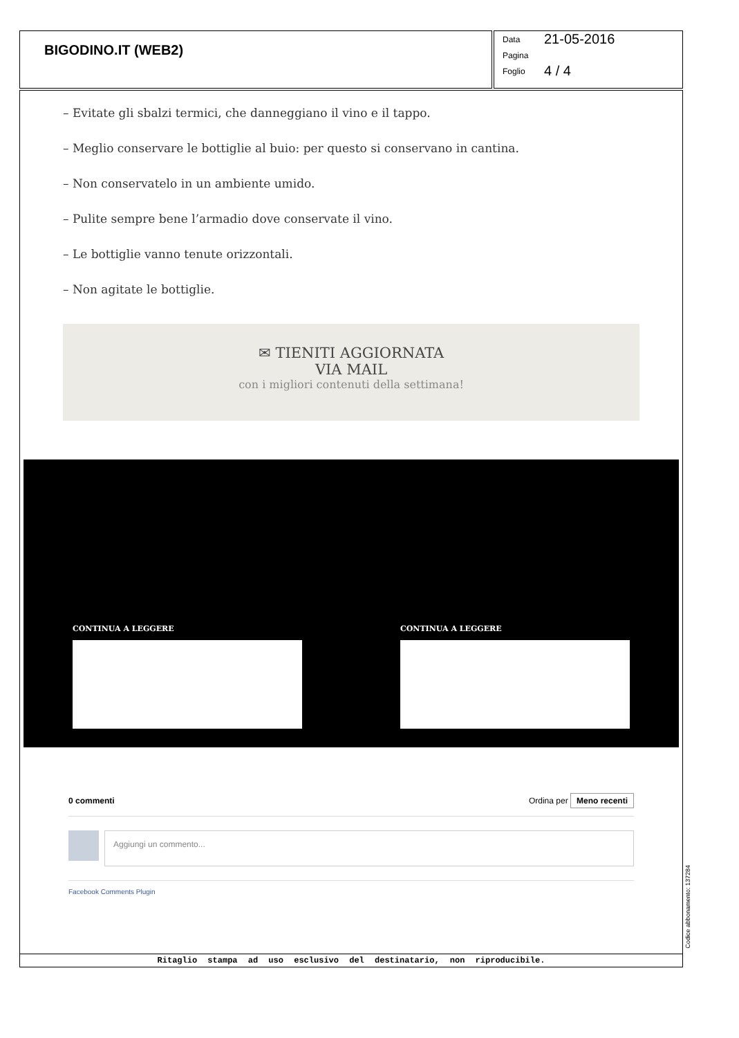BIGODINO.IT (WEB2)
Data 21-05-2016
Pagina
Foglio 4 / 4
– Evitate gli sbalzi termici, che danneggiano il vino e il tappo.
– Meglio conservare le bottiglie al buio: per questo si conservano in cantina.
– Non conservatelo in un ambiente umido.
– Pulite sempre bene l’armadio dove conservate il vino.
– Le bottiglie vanno tenute orizzontali.
– Non agitate le bottiglie.
✉ TIENITI AGGIORNATA
VIA MAIL
con i migliori contenuti della settimana!
CONTINUA A LEGGERE CONTINUA A LEGGERE
0 commenti Ordina per Meno recenti
Aggiungi un commento...
Facebook Comments Plugin
Ritaglio stampa ad uso esclusivo del destinatario, non riproducibile.
Codice abbonamento: 137284